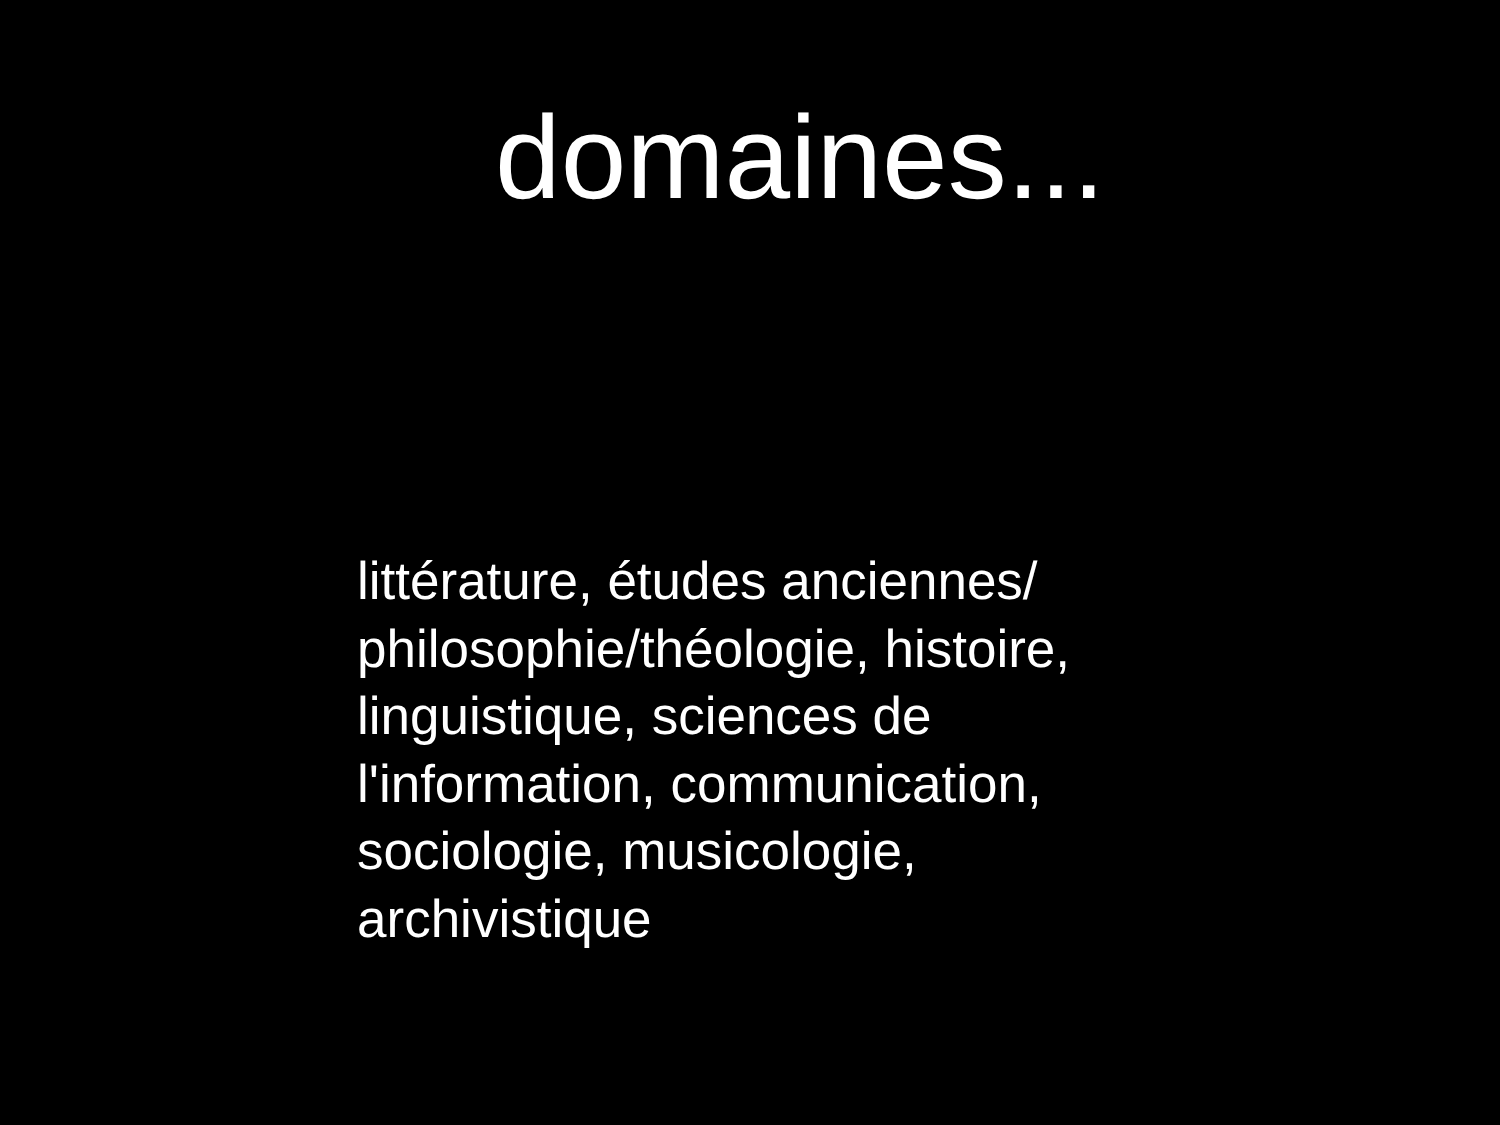domaines...
littérature, études anciennes/
philosophie/théologie, histoire,
linguistique, sciences de
l'information, communication,
sociologie, musicologie,
archivistique